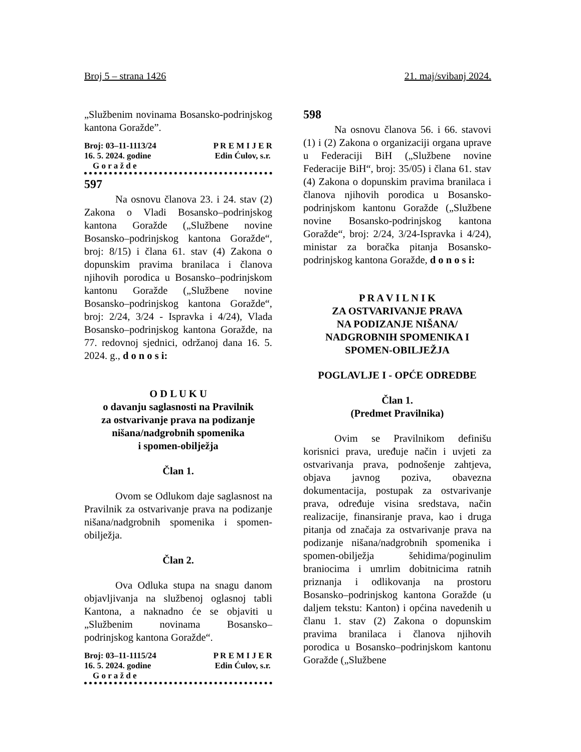Broj 5 – strana 1426 21. maj/svibanj 2024.
„Službenim novinama Bosansko-podrinjskog kantona Goražde”.
Broj: 03–11-1113/24
16. 5. 2024. godine
G o r a ž d e
P R E M I J E R
Edin Ćulov, s.r.
597
Na osnovu članova 23. i 24. stav (2) Zakona o Vladi Bosansko–podrinjskog kantona Goražde („Službene novine Bosansko–podrinjskog kantona Goražde“, broj: 8/15) i člana 61. stav (4) Zakona o dopunskim pravima branilaca i članova njihovih porodica u Bosansko–podrinjskom kantonu Goražde („Službene novine Bosansko–podrinjskog kantona Goražde“, broj: 2/24, 3/24 - Ispravka i 4/24), Vlada Bosansko–podrinjskog kantona Goražde, na 77. redovnoj sjednici, održanoj dana 16. 5. 2024. g., d o n o s i:
O D L U K U
o davanju saglasnosti na Pravilnik
za ostvarivanje prava na podizanje
nišana/nadgrobnih spomenika
i spomen-obilježja
Član 1.
Ovom se Odlukom daje saglasnost na Pravilnik za ostvarivanje prava na podizanje nišana/nadgrobnih spomenika i spomen-obilježja.
Član 2.
Ova Odluka stupa na snagu danom objavljivanja na službenoj oglasnoj tabli Kantona, a naknadno će se objaviti u „Službenim novinama Bosansko–podrinjskog kantona Goražde“.
Broj: 03–11-1115/24
16. 5. 2024. godine
G o r a ž d e
P R E M I J E R
Edin Ćulov, s.r.
598
Na osnovu članova 56. i 66. stavovi (1) i (2) Zakona o organizaciji organa uprave u Federaciji BiH („Službene novine Federacije BiH“, broj: 35/05) i člana 61. stav (4) Zakona o dopunskim pravima branilaca i članova njihovih porodica u Bosansko-podrinjskom kantonu Goražde („Službene novine Bosansko-podrinjskog kantona Goražde“, broj: 2/24, 3/24-Ispravka i 4/24), ministar za boračka pitanja Bosansko-podrinjskog kantona Goražde, d o n o s i:
P R A V I L N I K
ZA OSTVARIVANJE PRAVA
NA PODIZANJE NIŠANA/
NADGROBNIH SPOMENIKA I
SPOMEN-OBILJEŽJA
POGLAVLJE I - OPĆE ODREDBE
Član 1.
(Predmet Pravilnika)
Ovim se Pravilnikom definišu korisnici prava, uređuje način i uvjeti za ostvarivanja prava, podnošenje zahtjeva, objava javnog poziva, obavezna dokumentacija, postupak za ostvarivanje prava, određuje visina sredstava, način realizacije, finansiranje prava, kao i druga pitanja od značaja za ostvarivanje prava na podizanje nišana/nadgrobnih spomenika i spomen-obilježja šehidima/poginulim braniocima i umrlim dobitnicima ratnih priznanja i odlikovanja na prostoru Bosansko–podrinjskog kantona Goražde (u daljem tekstu: Kanton) i općina navedenih u članu 1. stav (2) Zakona o dopunskim pravima branilaca i članova njihovih porodica u Bosansko–podrinjskom kantonu Goražde („Službene